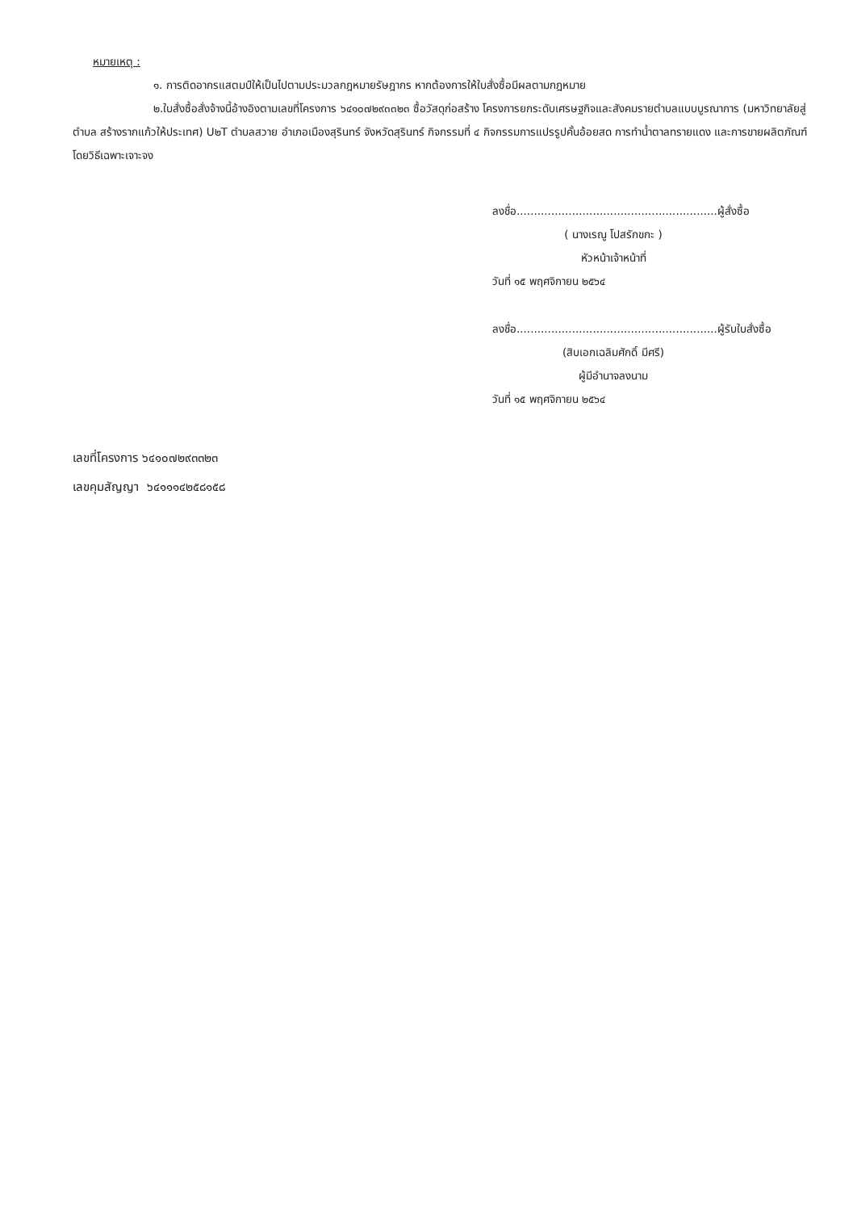หมายเหตุ :
๑. การติดอากรแสตมป์ให้เป็นไปตามประมวลกฎหมายรัษฎากร หากต้องการให้ใบสั่งซื้อมีผลตามกฎหมาย
๒.ใบสั่งซื้อสั่งจ้างนี้อ้างอิงตามเลขที่โครงการ ๖๔๑๐๗๒๙๓๓๒๓ ซื้อวัสดุก่อสร้าง โครงการยกระดับเศรษฐกิจและสังคมรายตำบลแบบบูรณาการ (มหาวิทยาลัยสู่ตำบล สร้างรากแก้วให้ประเทศ) U๒T ตำบลสวาย อำเภอเมืองสุรินทร์ จังหวัดสุรินทร์ กิจกรรมที่ ๔ กิจกรรมการแปรรูปคั้นอ้อยสด การทำน้ำตาลทรายแดง และการขายผลิตภัณฑ์ โดยวิธีเฉพาะเจาะจง
ลงชื่อ..........................................................ผู้สั่งซื้อ
( นางเรณู โปสรักขกะ )
หัวหน้าเจ้าหน้าที่
วันที่ ๑๕ พฤศจิกายน ๒๕๖๔
ลงชื่อ..........................................................ผู้รับใบสั่งซื้อ
(สิบเอกเฉลิมศักดิ์ มีศรี)
ผู้มีอำนาจลงนาม
วันที่ ๑๕ พฤศจิกายน ๒๕๖๔
เลขที่โครงการ ๖๔๑๐๗๒๙๓๓๒๓
เลขคุมสัญญา ๖๔๑๑๑๔๒๕๘๑๕๘